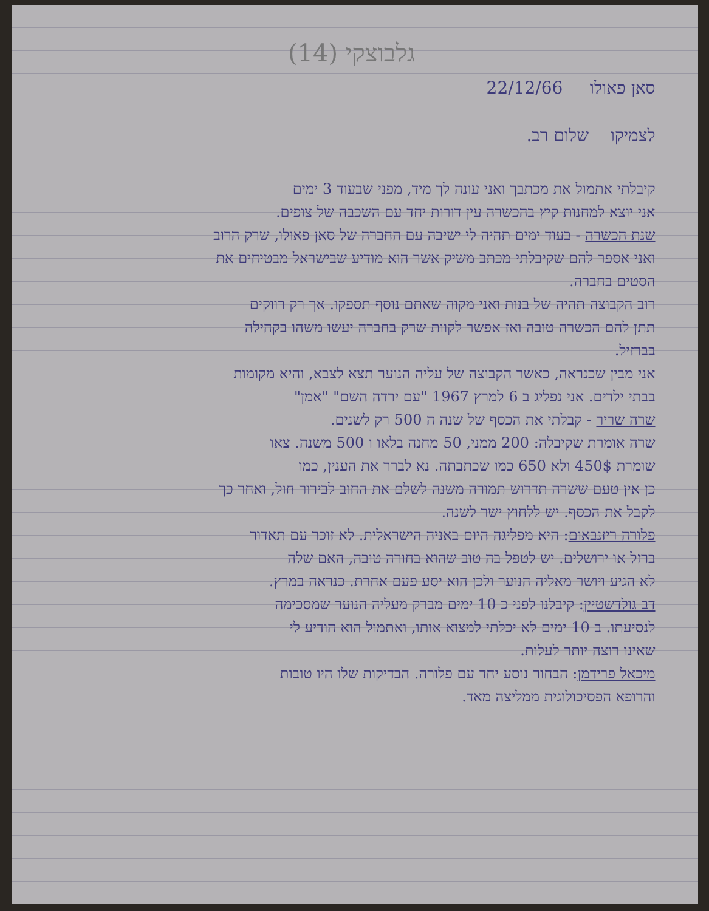גלבוצקי (14)
סאן פאולו 22/12/66
לצמיקו שלום רב.
קיבלתי אתמול את מכתבך ואני עונה לך מיד, מפני שבעוד 3 ימים
אני יוצא למחנות קיץ בהכשרה עין דורות יחד עם השכבה של צופים.
שנת הכשרה - בעוד ימים תהיה לי ישיבה עם החברה של סאן פאולו, שרק הרוב
ואני אספר להם שקיבלתי מכתב משיק אשר הוא מודיע שבישראל מבטיחים את
הסטים בחברה.
רוב הקבוצה תהיה של בנות ואני מקוה שאתם נוסף תספקו. אך רק רווקים
תתן להם הכשרה טובה ואז אפשר לקוות שרק בחברה יעשו משהו בקהילה
בברזיל.
אני מבין שכנראה, כאשר הקבוצה של עליה הנוער תצא לצבא, והיא מקומות
בבתי ילדים. אני נפליג ב 6 למרץ 1967 "עם ירדה השם" "אמן"
שרה שריר - קבלתי את הכסף של שנה ה 500 רק לשנים.
שרה אומרת שקיבלה: 200 ממני, 50 מחנה בלאו ו 500 משנה. צאו
שומרת 450$ ולא 650 כמו שכתבתה. נא לברר את הענין, כמו
כן אין טעם ששרה תדרוש תמורה משנה לשלם את החוב לבירור חול, ואחר כך
לקבל את הכסף. יש ללחוץ ישר לשנה.
פלורה ריזנבאום: היא מפליגה היום באניה הישראלית. לא זוכר עם תאדור
ברזל או ירושלים. יש לטפל בה טוב שהוא בחורה טובה, האם שלה
לא הגיע ויושר מאליה הנוער ולכן הוא יסע פעם אחרת. כנראה במרץ.
דב גולדשטיין: קיבלנו לפני כ 10 ימים מברק מעליה הנוער שמסכימה
לנסיעתו. ב 10 ימים לא יכלתי למצוא אותו, ואתמול הוא הודיע לי
שאינו רוצה יותר לעלות.
מיכאל פרידמן: הבחור נוסע יחד עם פלורה. הבדיקות שלו היו טובות
והרופא הפסיכולוגית ממליצה מאד.